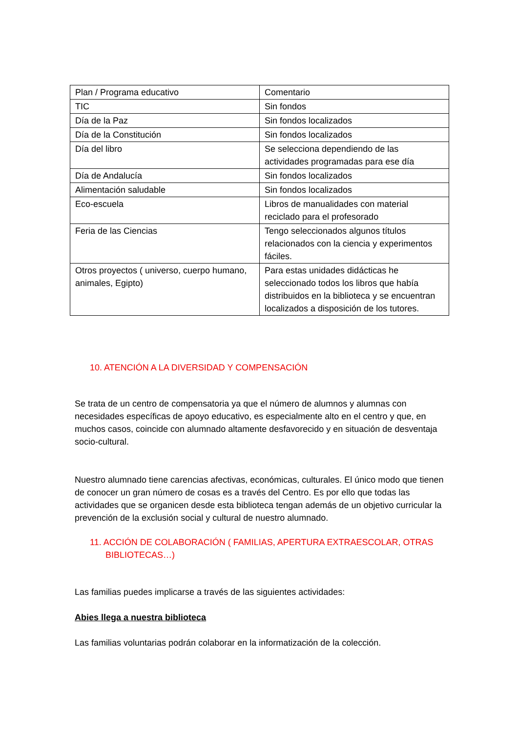| Plan / Programa educativo | Comentario |
| TIC | Sin fondos |
| Día de la Paz | Sin fondos localizados |
| Día de la Constitución | Sin fondos localizados |
| Día del libro | Se selecciona dependiendo de las actividades programadas para ese día |
| Día de Andalucía | Sin fondos localizados |
| Alimentación saludable | Sin fondos localizados |
| Eco-escuela | Libros de manualidades con material reciclado para el profesorado |
| Feria de las Ciencias | Tengo seleccionados algunos títulos relacionados con la ciencia y experimentos fáciles. |
| Otros proyectos ( universo, cuerpo humano, animales, Egipto) | Para estas unidades didácticas he seleccionado todos los libros que había distribuidos en la biblioteca y se encuentran localizados a disposición de los tutores. |
10. ATENCIÓN A LA DIVERSIDAD Y COMPENSACIÓN
Se trata de un centro de compensatoria ya que el número de alumnos y alumnas con necesidades específicas de apoyo educativo, es especialmente alto en el centro y que, en muchos casos, coincide con alumnado altamente desfavorecido y en situación de desventaja socio-cultural.
Nuestro alumnado tiene carencias afectivas, económicas, culturales. El único modo que tienen de conocer un gran número de cosas es a través del Centro. Es por ello que todas las actividades que se organicen desde esta biblioteca tengan además de un objetivo curricular la prevención de la exclusión social y cultural de nuestro alumnado.
11. ACCIÓN DE COLABORACIÓN ( FAMILIAS, APERTURA EXTRAESCOLAR, OTRAS BIBLIOTECAS…)
Las familias puedes implicarse a través de las siguientes actividades:
Abies llega a nuestra biblioteca
Las familias voluntarias podrán colaborar en la informatización de la colección.